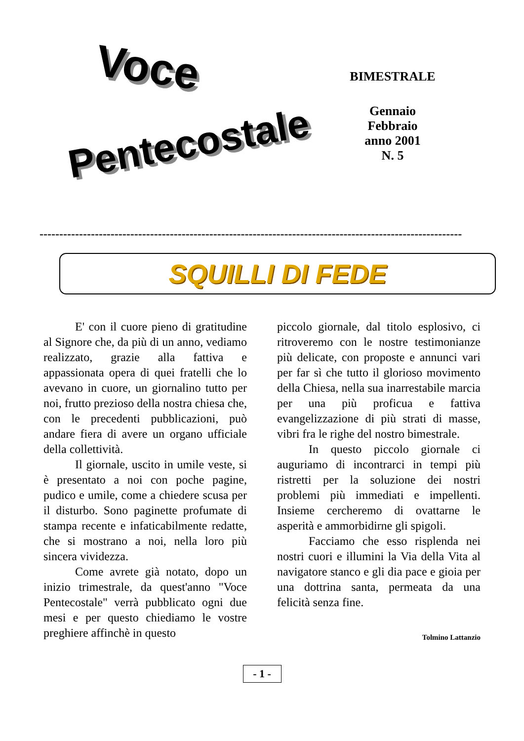Voce
Pentecostale
BIMESTRALE
Gennaio
Febbraio
anno 2001
N. 5
-----------------------------------------------------------------------------------------------------------
SQUILLI DI FEDE
E' con il cuore pieno di gratitudine al Signore che, da più di un anno, vediamo realizzato, grazie alla fattiva e appassionata opera di quei fratelli che lo avevano in cuore, un giornalino tutto per noi, frutto prezioso della nostra chiesa che, con le precedenti pubblicazioni, può andare fiera di avere un organo ufficiale della collettività.
Il giornale, uscito in umile veste, si è presentato a noi con poche pagine, pudico e umile, come a chiedere scusa per il disturbo. Sono paginette profumate di stampa recente e infaticabilmente redatte, che si mostrano a noi, nella loro più sincera vividezza.
Come avrete già notato, dopo un inizio trimestrale, da quest'anno "Voce Pentecostale" verrà pubblicato ogni due mesi e per questo chiediamo le vostre preghiere affinchè in questo
piccolo giornale, dal titolo esplosivo, ci ritroveremo con le nostre testimonianze più delicate, con proposte e annunci vari per far sì che tutto il glorioso movimento della Chiesa, nella sua inarrestabile marcia per una più proficua e fattiva evangelizzazione di più strati di masse, vibri fra le righe del nostro bimestrale.
In questo piccolo giornale ci auguriamo di incontrarci in tempi più ristretti per la soluzione dei nostri problemi più immediati e impellenti. Insieme cercheremo di ovattarne le asperità e ammorbidirne gli spigoli.
Facciamo che esso risplenda nei nostri cuori e illumini la Via della Vita al navigatore stanco e gli dia pace e gioia per una dottrina santa, permeata da una felicità senza fine.
Tolmino Lattanzio
- 1 -